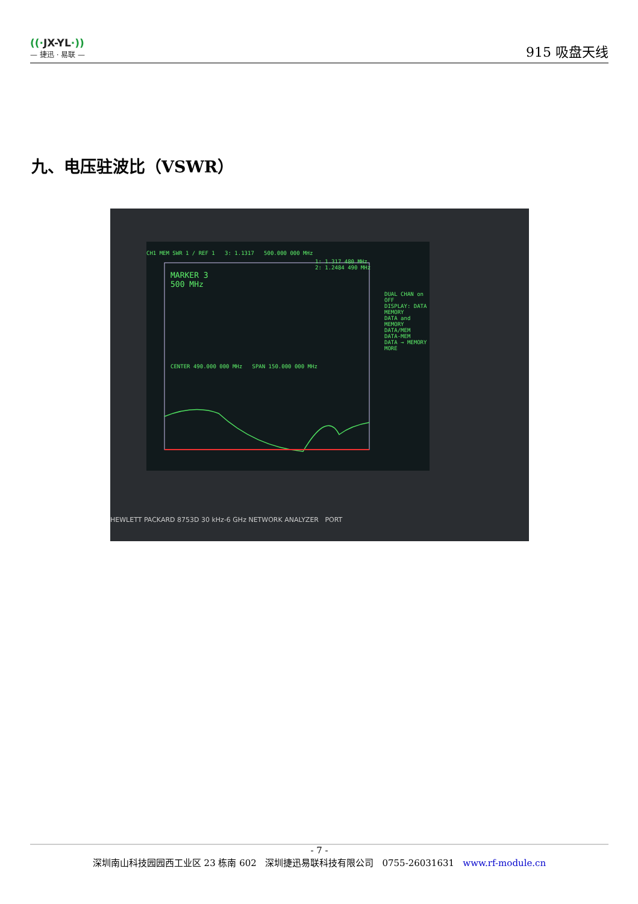((·JX-YL·))
— 捷迅 · 易联 —
915 吸盘天线
九、电压驻波比（VSWR）
CH1 MEM SWR 1 / REF 1 3: 1.1317 500.000 000 MHz
1: 1.317 480 MHz
2: 1.2484 490 MHz
MARKER 3
500 MHz
DUAL CHAN on OFF
DISPLAY: DATA
MEMORY
DATA and MEMORY
DATA/MEM
DATA-MEM
DATA → MEMORY
MORE
CENTER 490.000 000 MHz SPAN 150.000 000 MHz
HEWLETT PACKARD 8753D 30 kHz-6 GHz NETWORK ANALYZER PORT
- 7 -
深圳南山科技园园西工业区 23 栋南 602 深圳捷迅易联科技有限公司 0755-26031631 www.rf-module.cn